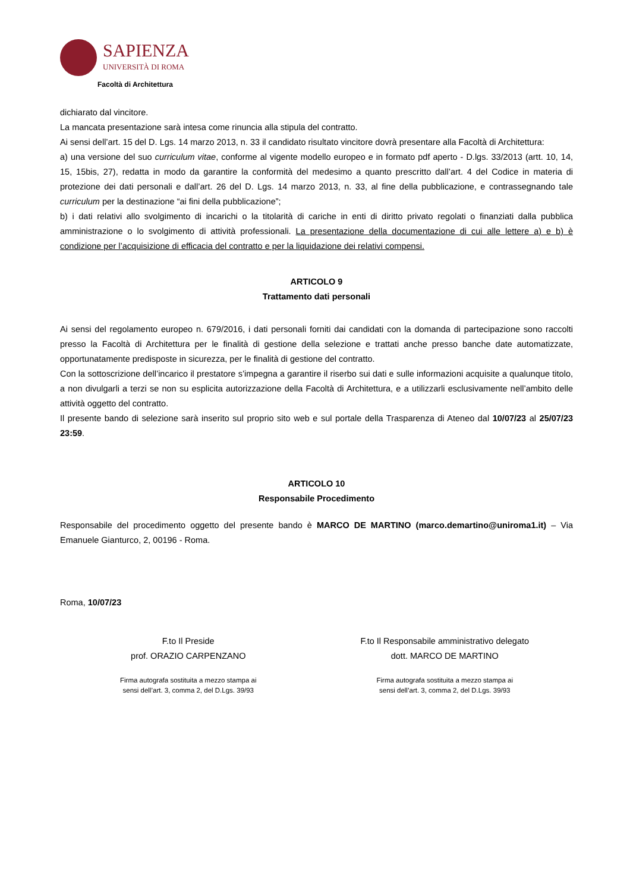SAPIENZA
UNIVERSITÀ DI ROMA
Facoltà di Architettura
dichiarato dal vincitore.
La mancata presentazione sarà intesa come rinuncia alla stipula del contratto.
Ai sensi dell’art. 15 del D. Lgs. 14 marzo 2013, n. 33 il candidato risultato vincitore dovrà presentare alla Facoltà di Architettura:
a) una versione del suo curriculum vitae, conforme al vigente modello europeo e in formato pdf aperto - D.lgs. 33/2013 (artt. 10, 14, 15, 15bis, 27), redatta in modo da garantire la conformità del medesimo a quanto prescritto dall’art. 4 del Codice in materia di protezione dei dati personali e dall’art. 26 del D. Lgs. 14 marzo 2013, n. 33, al fine della pubblicazione, e contrassegnando tale curriculum per la destinazione “ai fini della pubblicazione”;
b) i dati relativi allo svolgimento di incarichi o la titolarità di cariche in enti di diritto privato regolati o finanziati dalla pubblica amministrazione o lo svolgimento di attività professionali. La presentazione della documentazione di cui alle lettere a) e b) è condizione per l’acquisizione di efficacia del contratto e per la liquidazione dei relativi compensi.
ARTICOLO 9
Trattamento dati personali
Ai sensi del regolamento europeo n. 679/2016, i dati personali forniti dai candidati con la domanda di partecipazione sono raccolti presso la Facoltà di Architettura per le finalità di gestione della selezione e trattati anche presso banche date automatizzate, opportunatamente predisposte in sicurezza, per le finalità di gestione del contratto.
Con la sottoscrizione dell’incarico il prestatore s’impegna a garantire il riserbo sui dati e sulle informazioni acquisite a qualunque titolo, a non divulgarli a terzi se non su esplicita autorizzazione della Facoltà di Architettura, e a utilizzarli esclusivamente nell’ambito delle attività oggetto del contratto.
Il presente bando di selezione sarà inserito sul proprio sito web e sul portale della Trasparenza di Ateneo dal 10/07/23 al 25/07/23 23:59.
ARTICOLO 10
Responsabile Procedimento
Responsabile del procedimento oggetto del presente bando è MARCO DE MARTINO (marco.demartino@uniroma1.it) – Via Emanuele Gianturco, 2, 00196 - Roma.
Roma, 10/07/23
F.to Il Preside
prof. ORAZIO CARPENZANO
Firma autografa sostituita a mezzo stampa ai
sensi dell’art. 3, comma 2, del D.Lgs. 39/93
F.to Il Responsabile amministrativo delegato
dott. MARCO DE MARTINO
Firma autografa sostituita a mezzo stampa ai
sensi dell’art. 3, comma 2, del D.Lgs. 39/93